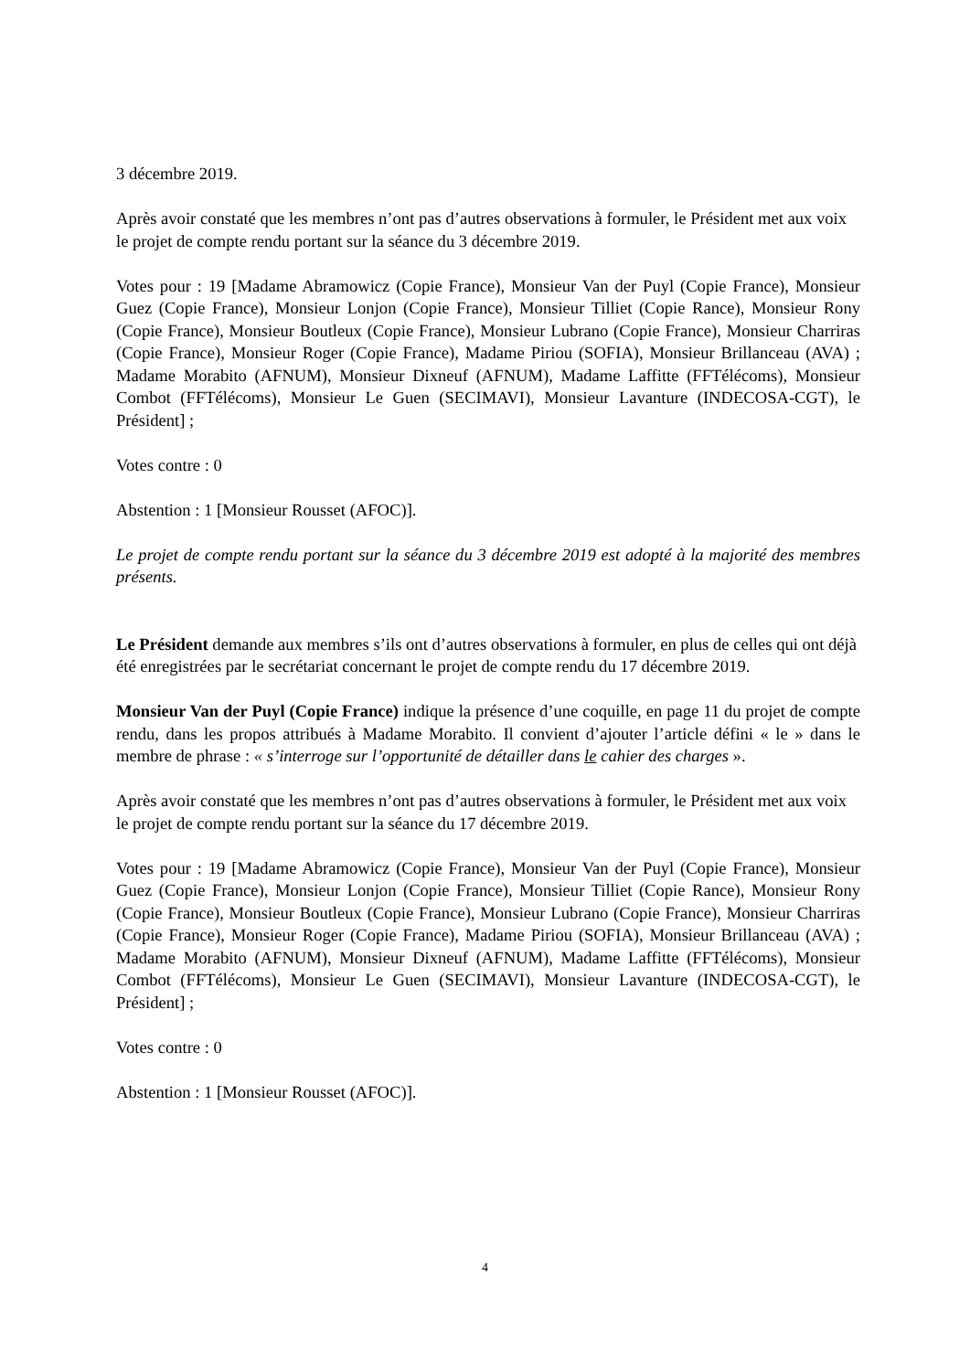3 décembre 2019.
Après avoir constaté que les membres n’ont pas d’autres observations à formuler, le Président met aux voix le projet de compte rendu portant sur la séance du 3 décembre 2019.
Votes pour : 19 [Madame Abramowicz (Copie France), Monsieur Van der Puyl (Copie France), Monsieur Guez (Copie France), Monsieur Lonjon (Copie France), Monsieur Tilliet (Copie Rance), Monsieur Rony (Copie France), Monsieur Boutleux (Copie France), Monsieur Lubrano (Copie France), Monsieur Charriras (Copie France), Monsieur Roger (Copie France), Madame Piriou (SOFIA), Monsieur Brillanceau (AVA) ; Madame Morabito (AFNUM), Monsieur Dixneuf (AFNUM), Madame Laffitte (FFTélécoms), Monsieur Combot (FFTélécoms), Monsieur Le Guen (SECIMAVI), Monsieur Lavanture (INDECOSA-CGT), le Président] ;
Votes contre : 0
Abstention : 1 [Monsieur Rousset (AFOC)].
Le projet de compte rendu portant sur la séance du 3 décembre 2019 est adopté à la majorité des membres présents.
Le Président demande aux membres s’ils ont d’autres observations à formuler, en plus de celles qui ont déjà été enregistrées par le secrétariat concernant le projet de compte rendu du 17 décembre 2019.
Monsieur Van der Puyl (Copie France) indique la présence d’une coquille, en page 11 du projet de compte rendu, dans les propos attribués à Madame Morabito. Il convient d’ajouter l’article défini « le » dans le membre de phrase : « s’interroge sur l’opportunité de détailler dans le cahier des charges ».
Après avoir constaté que les membres n’ont pas d’autres observations à formuler, le Président met aux voix le projet de compte rendu portant sur la séance du 17 décembre 2019.
Votes pour : 19 [Madame Abramowicz (Copie France), Monsieur Van der Puyl (Copie France), Monsieur Guez (Copie France), Monsieur Lonjon (Copie France), Monsieur Tilliet (Copie Rance), Monsieur Rony (Copie France), Monsieur Boutleux (Copie France), Monsieur Lubrano (Copie France), Monsieur Charriras (Copie France), Monsieur Roger (Copie France), Madame Piriou (SOFIA), Monsieur Brillanceau (AVA) ; Madame Morabito (AFNUM), Monsieur Dixneuf (AFNUM), Madame Laffitte (FFTélécoms), Monsieur Combot (FFTélécoms), Monsieur Le Guen (SECIMAVI), Monsieur Lavanture (INDECOSA-CGT), le Président] ;
Votes contre : 0
Abstention : 1 [Monsieur Rousset (AFOC)].
4